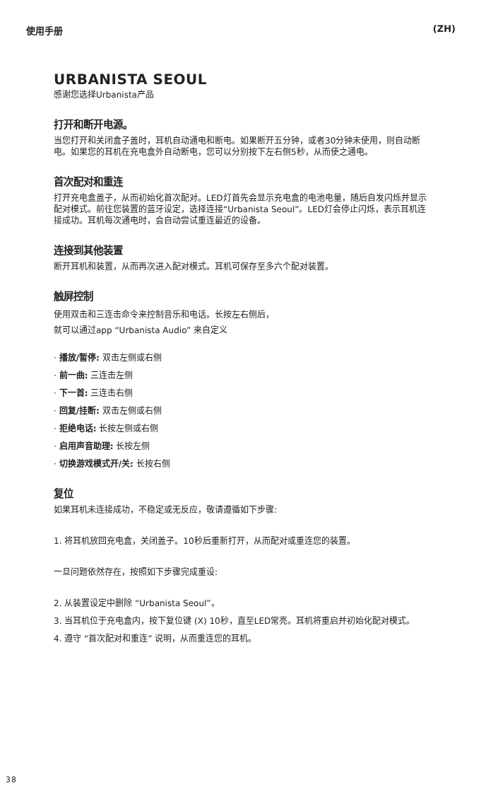使用手册 (ZH)
URBANISTA SEOUL
感谢您选择Urbanista产品
打开和断开电源。
当您打开和关闭盒子盖时，耳机自动通电和断电。如果断开五分钟，或者30分钟未使用，则自动断电。如果您的耳机在充电盒外自动断电，您可以分别按下左右侧5秒，从而使之通电。
首次配对和重连
打开充电盒盖子，从而初始化首次配对。LED灯首先会显示充电盒的电池电量，随后自发闪烁并显示配对模式。前往您装置的蓝牙设定，选择连接“Urbanista Seoul”。LED灯会停止闪烁，表示耳机连接成功。耳机每次通电时，会自动尝试重连最近的设备。
连接到其他装置
断开耳机和装置，从而再次进入配对模式。耳机可保存至多六个配对装置。
触屏控制
使用双击和三连击命令来控制音乐和电话。长按左右侧后，
就可以通过app “Urbanista Audio” 来自定义
· 播放/暂停: 双击左侧或右侧
· 前一曲: 三连击左侧
· 下一首: 三连击右侧
· 回复/挂断: 双击左侧或右侧
· 拒绝电话: 长按左侧或右侧
· 启用声音助理: 长按左侧
· 切换游戏模式开/关: 长按右侧
复位
如果耳机未连接成功，不稳定或无反应，敬请遵循如下步骤:
1. 将耳机放回充电盒，关闭盖子。10秒后重新打开，从而配对或重连您的装置。
一旦问题依然存在，按照如下步骤完成重设:
2. 从装置设定中删除 “Urbanista Seoul”。
3. 当耳机位于充电盒内，按下复位键 (X) 10秒，直至LED常亮。耳机将重启并初始化配对模式。
4. 遵守 “首次配对和重连” 说明，从而重连您的耳机。
38